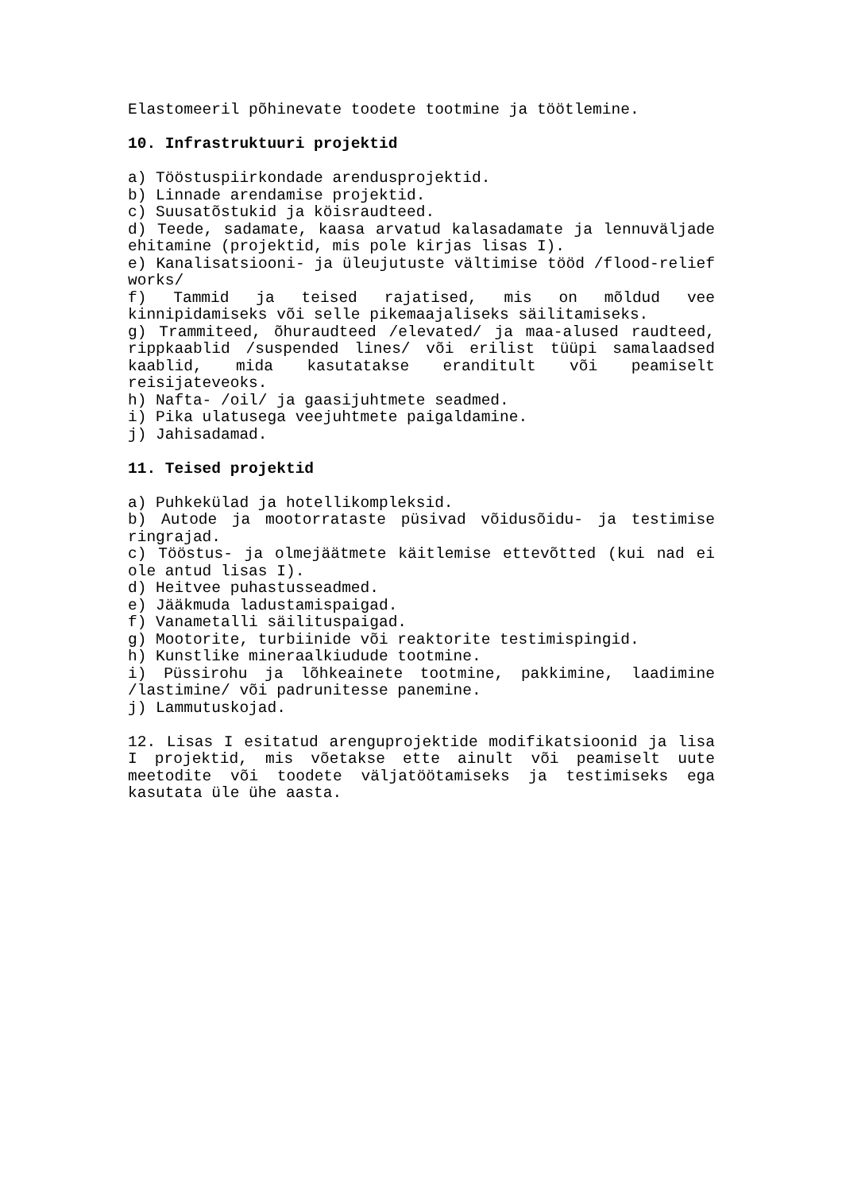Elastomeeril põhinevate toodete tootmine ja töötlemine.
10. Infrastruktuuri projektid
a) Tööstuspiirkondade arendusprojektid.
b) Linnade arendamise projektid.
c) Suusatõstukid ja köisraudteed.
d) Teede, sadamate, kaasa arvatud kalasadamate ja lennuväljade ehitamine (projektid, mis pole kirjas lisas I).
e) Kanalisatsiooni- ja üleujutuste vältimise tööd /flood-relief works/
f) Tammid ja teised rajatised, mis on mõldud vee kinnipidamiseks või selle pikemaajaliseks säilitamiseks.
g) Trammiteed, õhuraudteed /elevated/ ja maa-alused raudteed, rippkaablid /suspended lines/ või erilist tüüpi samalaadsed kaablid, mida kasutatakse erandit­ult või peamiselt reisijateveoks.
h) Nafta- /oil/ ja gaasijuhtmete seadmed.
i) Pika ulatusega veejuhtmete paigaldamine.
j) Jahisadamad.
11. Teised projektid
a) Puhkekülad ja hotellikompleksid.
b) Autode ja mootorrataste püsivad võidusõidu- ja testimise ringrajad.
c) Tööstus- ja olmejäätmete käitlemise ettevõtted (kui nad ei ole antud lisas I).
d) Heitvee puhastusseadmed.
e) Jääkmuda ladustamispaigad.
f) Vanametalli säilituspaigad.
g) Mootorite, turbiinide või reaktorite testimispingid.
h) Kunstlike mineraalkiudude tootmine.
i) Püssirohu ja lõhkeainete tootmine, pakkimine, laadimine /lastimine/ või padrunitesse panemine.
j) Lammutuskojad.
12. Lisas I esitatud arenguprojektide modifikatsioonid ja lisa I projektid, mis võetakse ette ainult või peamiselt uute meetodite või toodete väljatöötamiseks ja testimiseks ega kasutata üle ühe aasta.